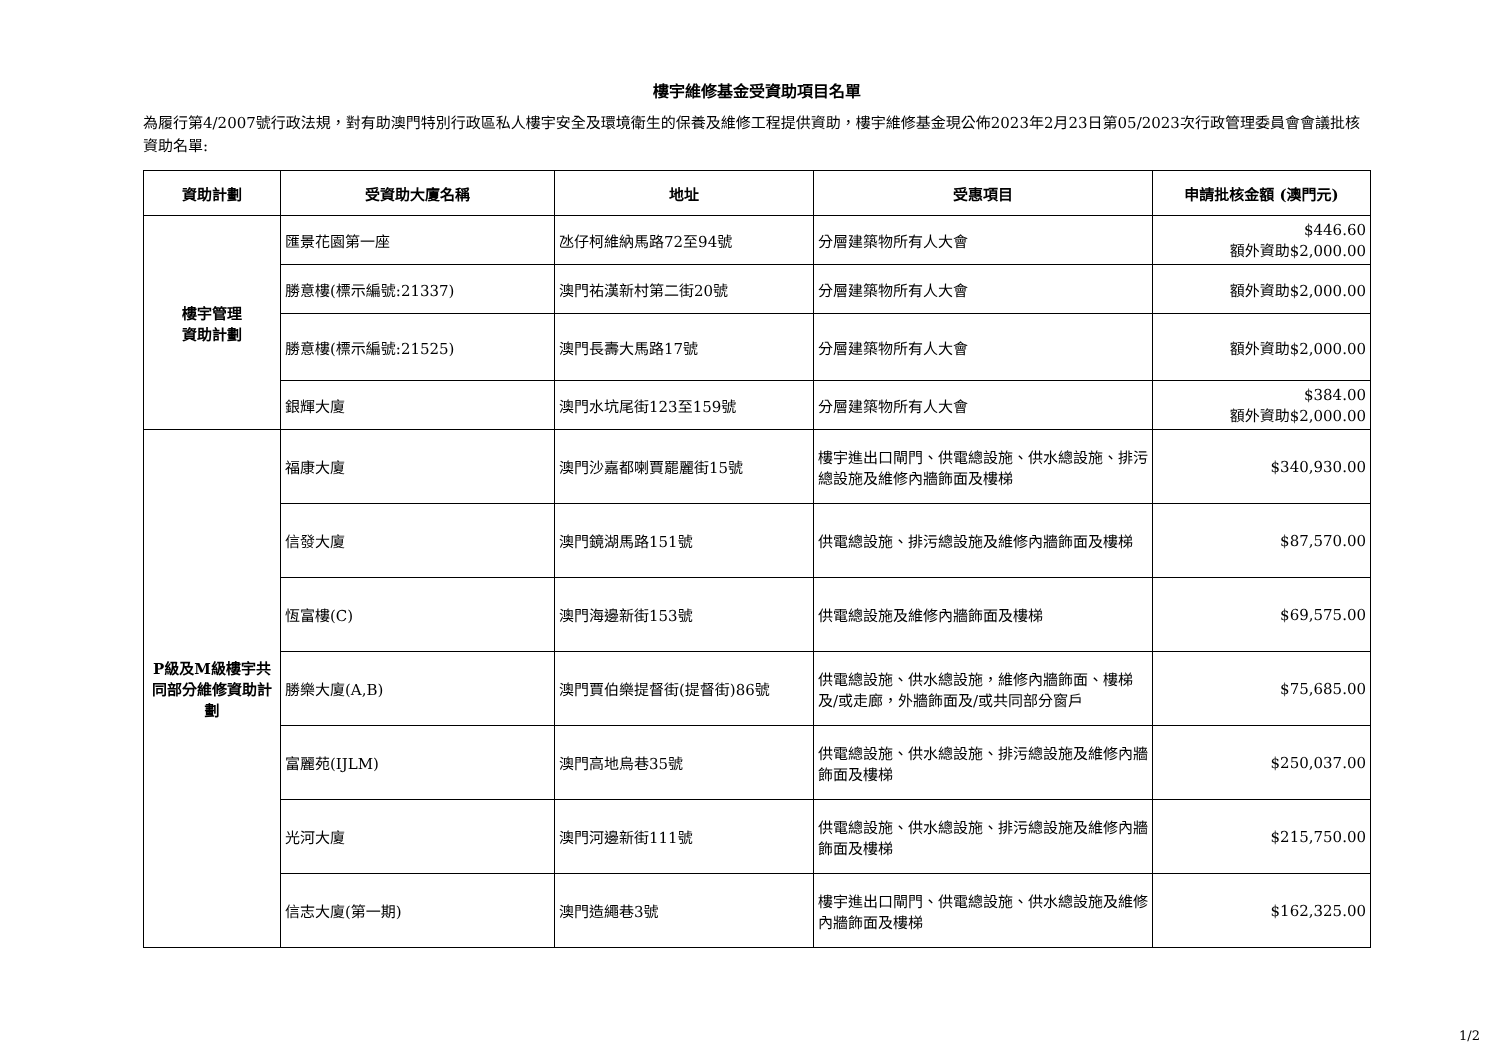樓宇維修基金受資助項目名單
為履行第4/2007號行政法規，對有助澳門特別行政區私人樓宇安全及環境衛生的保養及維修工程提供資助，樓宇維修基金現公佈2023年2月23日第05/2023次行政管理委員會會議批核資助名單:
| 資助計劃 | 受資助大廈名稱 | 地址 | 受惠項目 | 申請批核金額 (澳門元) |
| --- | --- | --- | --- | --- |
| 樓宇管理 資助計劃 | 匯景花園第一座 | 氹仔柯維納馬路72至94號 | 分層建築物所有人大會 | $446.60 額外資助$2,000.00 |
| | 勝意樓(標示編號:21337) | 澳門祐漢新村第二街20號 | 分層建築物所有人大會 | 額外資助$2,000.00 |
| | 勝意樓(標示編號:21525) | 澳門長壽大馬路17號 | 分層建築物所有人大會 | 額外資助$2,000.00 |
| | 銀輝大廈 | 澳門水坑尾街123至159號 | 分層建築物所有人大會 | $384.00 額外資助$2,000.00 |
| P級及M級樓宇共同部分維修資助計劃 | 福康大廈 | 澳門沙嘉都喇賈罷麗街15號 | 樓宇進出口閘門、供電總設施、供水總設施、排污總設施及維修內牆飾面及樓梯 | $340,930.00 |
| | 信發大廈 | 澳門鏡湖馬路151號 | 供電總設施、排污總設施及維修內牆飾面及樓梯 | $87,570.00 |
| | 恆富樓(C) | 澳門海邊新街153號 | 供電總設施及維修內牆飾面及樓梯 | $69,575.00 |
| | 勝樂大廈(A,B) | 澳門賈伯樂提督街(提督街)86號 | 供電總設施、供水總設施，維修內牆飾面、樓梯及/或走廊，外牆飾面及/或共同部分窗戶 | $75,685.00 |
| | 富麗苑(IJLM) | 澳門高地烏巷35號 | 供電總設施、供水總設施、排污總設施及維修內牆飾面及樓梯 | $250,037.00 |
| | 光河大廈 | 澳門河邊新街111號 | 供電總設施、供水總設施、排污總設施及維修內牆飾面及樓梯 | $215,750.00 |
| | 信志大廈(第一期) | 澳門造繩巷3號 | 樓宇進出口閘門、供電總設施、供水總設施及維修內牆飾面及樓梯 | $162,325.00 |
1/2